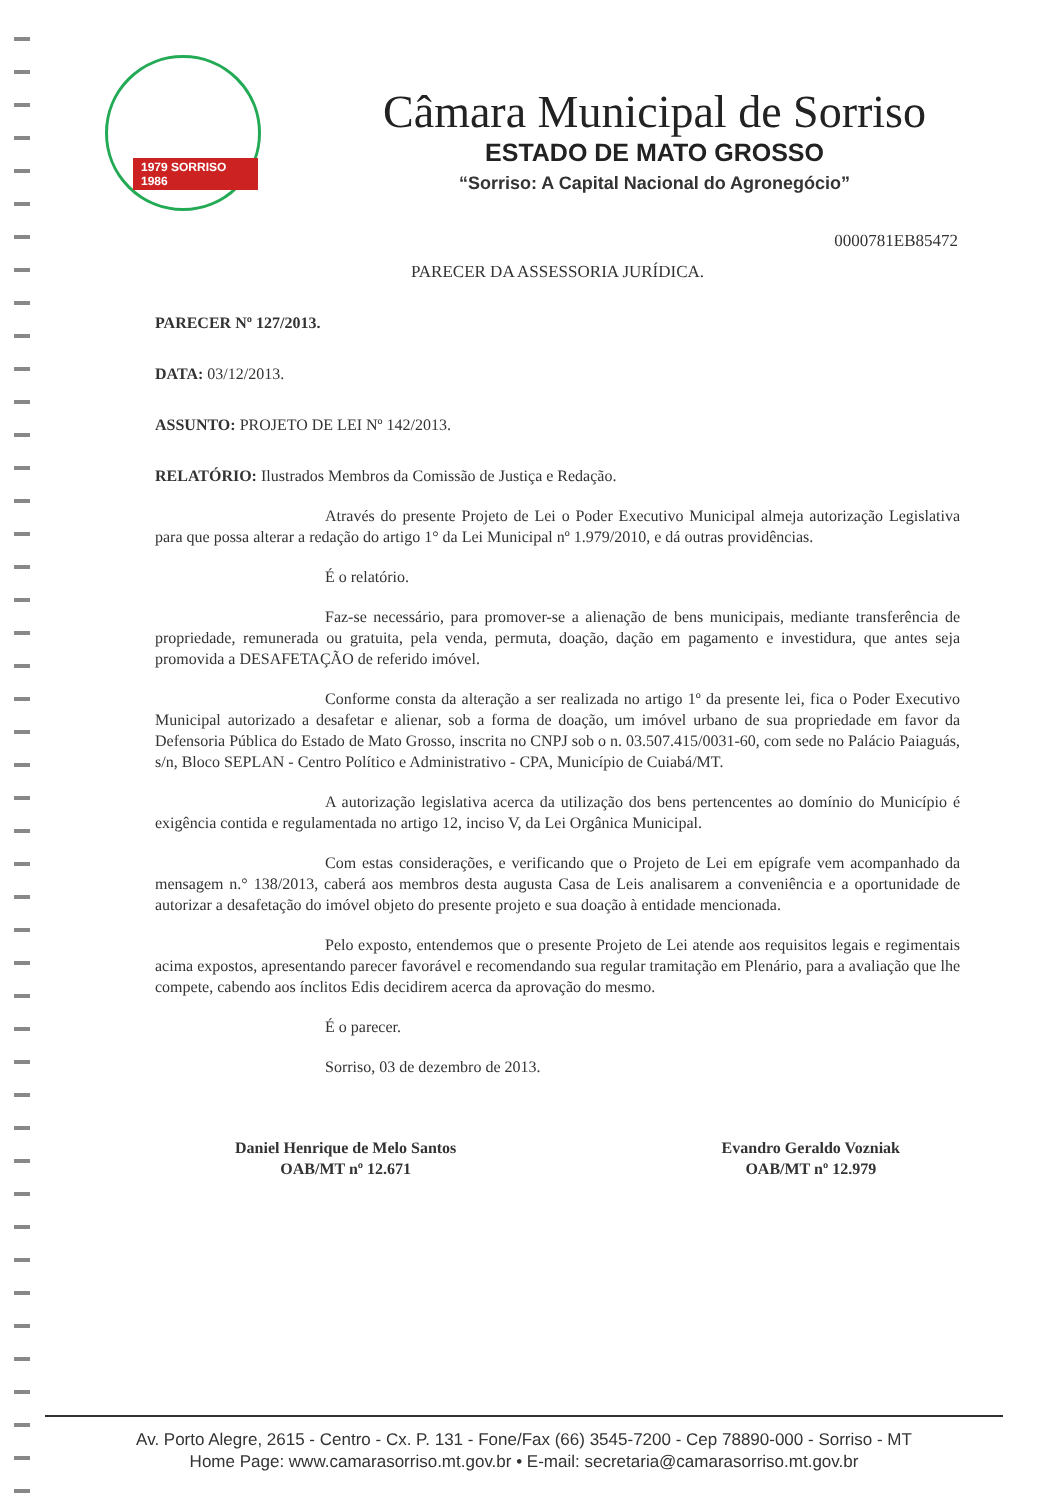1979 SORRISO 1986
Câmara Municipal de Sorriso
ESTADO DE MATO GROSSO
“Sorriso: A Capital Nacional do Agronegócio”
0000781EB85472
PARECER DA ASSESSORIA JURÍDICA.
PARECER Nº 127/2013.
DATA: 03/12/2013.
ASSUNTO: PROJETO DE LEI Nº 142/2013.
RELATÓRIO: Ilustrados Membros da Comissão de Justiça e Redação.
Através do presente Projeto de Lei o Poder Executivo Municipal almeja autorização Legislativa para que possa alterar a redação do artigo 1° da Lei Municipal nº 1.979/2010, e dá outras providências.
É o relatório.
Faz-se necessário, para promover-se a alienação de bens municipais, mediante transferência de propriedade, remunerada ou gratuita, pela venda, permuta, doação, dação em pagamento e investidura, que antes seja promovida a DESAFETAÇÃO de referido imóvel.
Conforme consta da alteração a ser realizada no artigo 1º da presente lei, fica o Poder Executivo Municipal autorizado a desafetar e alienar, sob a forma de doação, um imóvel urbano de sua propriedade em favor da Defensoria Pública do Estado de Mato Grosso, inscrita no CNPJ sob o n. 03.507.415/0031-60, com sede no Palácio Paiaguás, s/n, Bloco SEPLAN - Centro Político e Administrativo - CPA, Município de Cuiabá/MT.
A autorização legislativa acerca da utilização dos bens pertencentes ao domínio do Município é exigência contida e regulamentada no artigo 12, inciso V, da Lei Orgânica Municipal.
Com estas considerações, e verificando que o Projeto de Lei em epígrafe vem acompanhado da mensagem n.° 138/2013, caberá aos membros desta augusta Casa de Leis analisarem a conveniência e a oportunidade de autorizar a desafetação do imóvel objeto do presente projeto e sua doação à entidade mencionada.
Pelo exposto, entendemos que o presente Projeto de Lei atende aos requisitos legais e regimentais acima expostos, apresentando parecer favorável e recomendando sua regular tramitação em Plenário, para a avaliação que lhe compete, cabendo aos ínclitos Edis decidirem acerca da aprovação do mesmo.
É o parecer.
Sorriso, 03 de dezembro de 2013.
Daniel Henrique de Melo Santos
OAB/MT nº 12.671
Evandro Geraldo Vozniak
OAB/MT nº 12.979
Av. Porto Alegre, 2615 - Centro - Cx. P. 131 - Fone/Fax (66) 3545-7200 - Cep 78890-000 - Sorriso - MT
Home Page: www.camarasorriso.mt.gov.br • E-mail: secretaria@camarasorriso.mt.gov.br